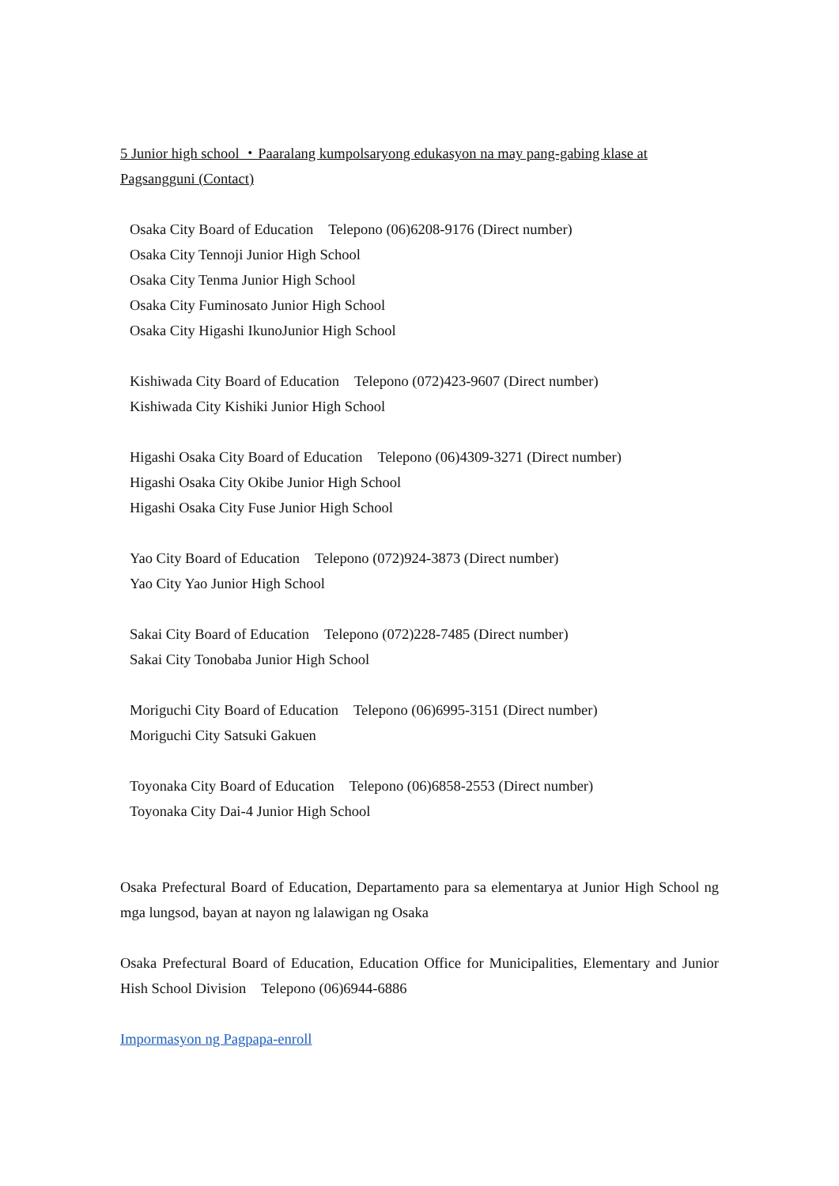5 Junior high school ・Paaralang kumpolsaryong edukasyon na may pang-gabing klase at Pagsangguni (Contact)
Osaka City Board of Education　Telepono (06)6208-9176 (Direct number)
Osaka City Tennoji Junior High School
Osaka City Tenma Junior High School
Osaka City Fuminosato Junior High School
Osaka City Higashi IkunoJunior High School
Kishiwada City Board of Education　Telepono (072)423-9607 (Direct number)
Kishiwada City Kishiki Junior High School
Higashi Osaka City Board of Education　Telepono (06)4309-3271 (Direct number)
Higashi Osaka City Okibe Junior High School
Higashi Osaka City Fuse Junior High School
Yao City Board of Education　Telepono (072)924-3873 (Direct number)
Yao City Yao Junior High School
Sakai City Board of Education　Telepono (072)228-7485 (Direct number)
Sakai City Tonobaba Junior High School
Moriguchi City Board of Education　Telepono (06)6995-3151 (Direct number)
Moriguchi City Satsuki Gakuen
Toyonaka City Board of Education　Telepono (06)6858-2553 (Direct number)
Toyonaka City Dai-4 Junior High School
Osaka Prefectural Board of Education, Departamento para sa elementarya at Junior High School ng mga lungsod, bayan at nayon ng lalawigan ng Osaka
Osaka Prefectural Board of Education, Education Office for Municipalities, Elementary and Junior Hish School Division　Telepono (06)6944-6886
Impormasyon ng Pagpapa-enroll